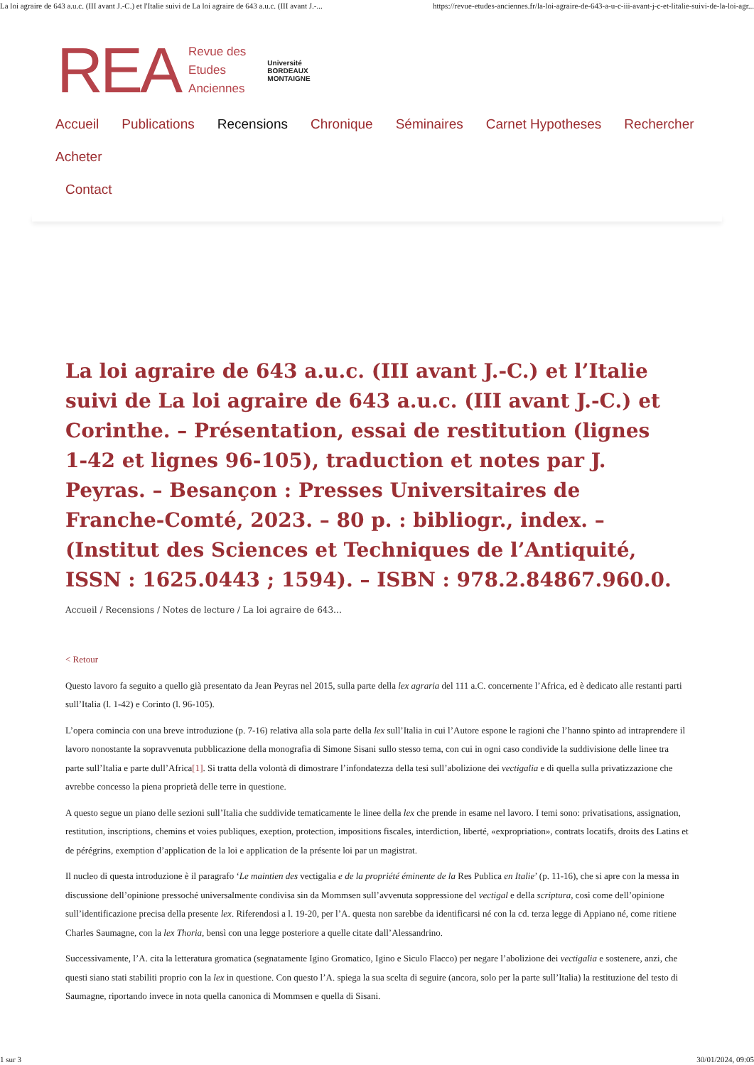La loi agraire de 643 a.u.c. (III avant J.-C.) et l'Italie suivi de La loi agraire de 643 a.u.c. (III avant J.-... https://revue-etudes-anciennes.fr/la-loi-agraire-de-643-a-u-c-iii-avant-j-c-et-litalie-suivi-de-la-loi-agr...
REA
Revue des
Etudes
Anciennes
Université
BORDEAUX
MONTAIGNE
Accueil Publications Recensions Chronique Séminaires Carnet Hypotheses Rechercher Acheter
Contact
La loi agraire de 643 a.u.c. (III avant J.-C.) et l’Italie suivi de La loi agraire de 643 a.u.c. (III avant J.-C.) et Corinthe. – Présentation, essai de restitution (lignes 1-42 et lignes 96-105), traduction et notes par J. Peyras. – Besançon : Presses Universitaires de Franche-Comté, 2023. – 80 p. : bibliogr., index. – (Institut des Sciences et Techniques de l’Antiquité, ISSN : 1625.0443 ; 1594). – ISBN : 978.2.84867.960.0.
Accueil / Recensions / Notes de lecture / La loi agraire de 643…
< Retour
Questo lavoro fa seguito a quello già presentato da Jean Peyras nel 2015, sulla parte della lex agraria del 111 a.C. concernente l’Africa, ed è dedicato alle restanti parti sull’Italia (l. 1-42) e Corinto (l. 96-105).
L’opera comincia con una breve introduzione (p. 7-16) relativa alla sola parte della lex sull’Italia in cui l’Autore espone le ragioni che l’hanno spinto ad intraprendere il lavoro nonostante la sopravvenuta pubblicazione della monografia di Simone Sisani sullo stesso tema, con cui in ogni caso condivide la suddivisione delle linee tra parte sull’Italia e parte dull’Africa[1]. Si tratta della volontà di dimostrare l’infondatezza della tesi sull’abolizione dei vectigalia e di quella sulla privatizzazione che avrebbe concesso la piena proprietà delle terre in questione.
A questo segue un piano delle sezioni sull’Italia che suddivide tematicamente le linee della lex che prende in esame nel lavoro. I temi sono: privatisations, assignation, restitution, inscriptions, chemins et voies publiques, exeption, protection, impositions fiscales, interdiction, liberté, «expropriation», contrats locatifs, droits des Latins et de pérégrins, exemption d’application de la loi e application de la présente loi par un magistrat.
Il nucleo di questa introduzione è il paragrafo ‘Le maintien des vectigalia e de la propriété éminente de la Res Publica en Italie’ (p. 11-16), che si apre con la messa in discussione dell’opinione pressoché universalmente condivisa sin da Mommsen sull’avvenuta soppressione del vectigal e della scriptura, così come dell’opinione sull’identificazione precisa della presente lex. Riferendosi a l. 19-20, per l’A. questa non sarebbe da identificarsi né con la cd. terza legge di Appiano né, come ritiene Charles Saumagne, con la lex Thoria, bensì con una legge posteriore a quelle citate dall’Alessandrino.
Successivamente, l’A. cita la letteratura gromatica (segnatamente Igino Gromatico, Igino e Siculo Flacco) per negare l’abolizione dei vectigalia e sostenere, anzi, che questi siano stati stabiliti proprio con la lex in questione. Con questo l’A. spiega la sua scelta di seguire (ancora, solo per la parte sull’Italia) la restituzione del testo di Saumagne, riportando invece in nota quella canonica di Mommsen e quella di Sisani.
1 sur 3 30/01/2024, 09:05